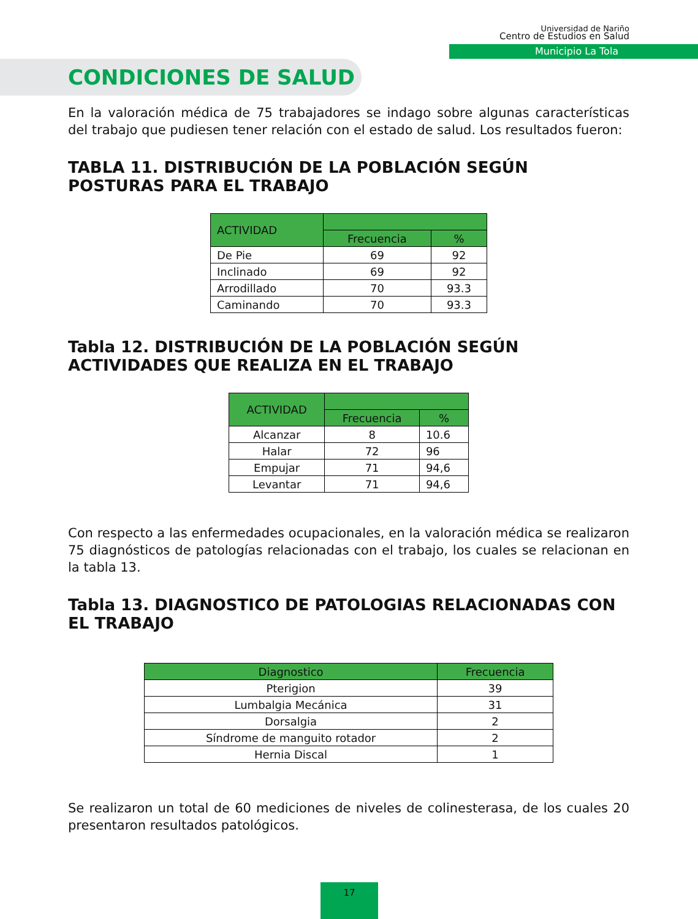Universidad de Nariño
Centro de Estudios en Salud
Municipio La Tola
CONDICIONES DE SALUD
En la valoración médica de 75 trabajadores se indago sobre algunas características del trabajo que pudiesen tener relación con el estado de salud. Los resultados fueron:
TABLA 11. DISTRIBUCIÓN DE LA POBLACIÓN SEGÚN POSTURAS PARA EL TRABAJO
| ACTIVIDAD | | |
| --- | --- | --- |
| | Frecuencia | % |
| De Pie | 69 | 92 |
| Inclinado | 69 | 92 |
| Arrodillado | 70 | 93.3 |
| Caminando | 70 | 93.3 |
Tabla 12. DISTRIBUCIÓN DE LA POBLACIÓN SEGÚN ACTIVIDADES QUE REALIZA EN EL TRABAJO
| ACTIVIDAD | | |
| --- | --- | --- |
| | Frecuencia | % |
| Alcanzar | 8 | 10.6 |
| Halar | 72 | 96 |
| Empujar | 71 | 94,6 |
| Levantar | 71 | 94,6 |
Con respecto a las enfermedades ocupacionales, en la valoración médica se realizaron 75 diagnósticos de patologías relacionadas con el trabajo, los cuales se relacionan en la tabla 13.
Tabla 13. DIAGNOSTICO DE PATOLOGIAS RELACIONADAS CON EL TRABAJO
| Diagnostico | Frecuencia |
| --- | --- |
| Pterigion | 39 |
| Lumbalgia Mecánica | 31 |
| Dorsalgia | 2 |
| Síndrome de manguito rotador | 2 |
| Hernia Discal | 1 |
Se realizaron un total de 60 mediciones de niveles de colinesterasa, de los cuales 20 presentaron resultados patológicos.
17